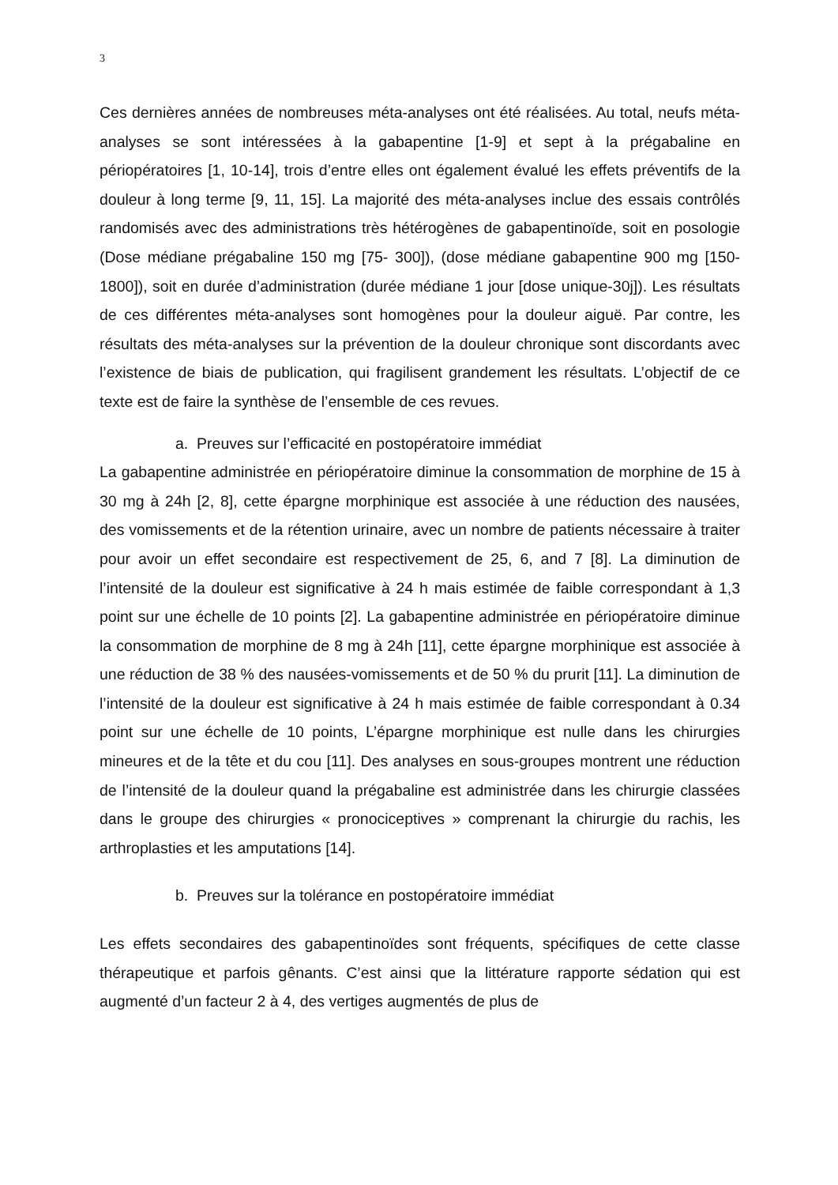3
Ces dernières années de nombreuses méta-analyses ont été réalisées. Au total, neufs méta-analyses se sont intéressées à la gabapentine [1-9] et sept à la prégabaline en périopératoires [1, 10-14], trois d’entre elles ont également évalué les effets préventifs de la douleur à long terme [9, 11, 15]. La majorité des méta-analyses inclue des essais contrôlés randomisés avec des administrations très hétérogènes de gabapentinoïde, soit en posologie (Dose médiane prégabaline 150 mg [75- 300]), (dose médiane gabapentine 900 mg [150-1800]), soit en durée d’administration (durée médiane 1 jour [dose unique-30j]). Les résultats de ces différentes méta-analyses sont homogènes pour la douleur aiguë. Par contre, les résultats des méta-analyses sur la prévention de la douleur chronique sont discordants avec l’existence de biais de publication, qui fragilisent grandement les résultats. L’objectif de ce texte est de faire la synthèse de l’ensemble de ces revues.
a. Preuves sur l’efficacité en postopératoire immédiat
La gabapentine administrée en périopératoire diminue la consommation de morphine de 15 à 30 mg à 24h [2, 8], cette épargne morphinique est associée à une réduction des nausées, des vomissements et de la rétention urinaire, avec un nombre de patients nécessaire à traiter pour avoir un effet secondaire est respectivement de 25, 6, and 7 [8]. La diminution de l’intensité de la douleur est significative à 24 h mais estimée de faible correspondant à 1,3 point sur une échelle de 10 points [2]. La gabapentine administrée en périopératoire diminue la consommation de morphine de 8 mg à 24h [11], cette épargne morphinique est associée à une réduction de 38 % des nausées-vomissements et de 50 % du prurit [11]. La diminution de l’intensité de la douleur est significative à 24 h mais estimée de faible correspondant à 0.34 point sur une échelle de 10 points, L’épargne morphinique est nulle dans les chirurgies mineures et de la tête et du cou [11]. Des analyses en sous-groupes montrent une réduction de l’intensité de la douleur quand la prégabaline est administrée dans les chirurgie classées dans le groupe des chirurgies « pronociceptives » comprenant la chirurgie du rachis, les arthroplasties et les amputations [14].
b. Preuves sur la tolérance en postopératoire immédiat
Les effets secondaires des gabapentinoïdes sont fréquents, spécifiques de cette classe thérapeutique et parfois gênants. C’est ainsi que la littérature rapporte sédation qui est augmenté d’un facteur 2 à 4, des vertiges augmentés de plus de